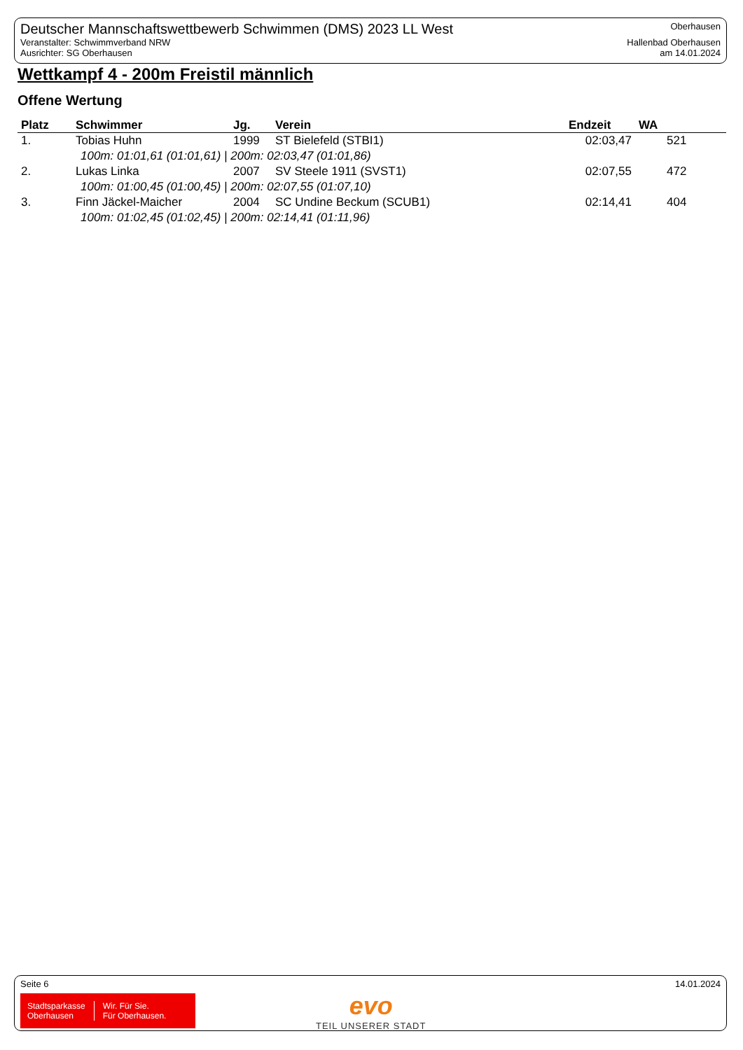Deutscher Mannschaftswettbewerb Schwimmen (DMS) 2023 LL West
Veranstalter: Schwimmverband NRW
Ausrichter: SG Oberhausen
Oberhausen
Hallenbad Oberhausen
am 14.01.2024
Wettkampf 4 - 200m Freistil männlich
Offene Wertung
| Platz | Schwimmer | Jg. | Verein | Endzeit | WA |
| --- | --- | --- | --- | --- | --- |
| 1. | Tobias Huhn | 1999 | ST Bielefeld (STBI1) | 02:03,47 | 521 |
| 100m: 01:01,61 (01:01,61) / 200m: 02:03,47 (01:01,86) | | | | | |
| 2. | Lukas Linka | 2007 | SV Steele 1911 (SVST1) | 02:07,55 | 472 |
| 100m: 01:00,45 (01:00,45) / 200m: 02:07,55 (01:07,10) | | | | | |
| 3. | Finn Jäckel-Maicher | 2004 | SC Undine Beckum (SCUB1) | 02:14,41 | 404 |
| 100m: 01:02,45 (01:02,45) / 200m: 02:14,41 (01:11,96) | | | | | |
Seite 6 14.01.2024
Stadtsparkasse
Oberhausen Wir. Für Sie.
Für Oberhausen.
evo
TEIL UNSERER STADT